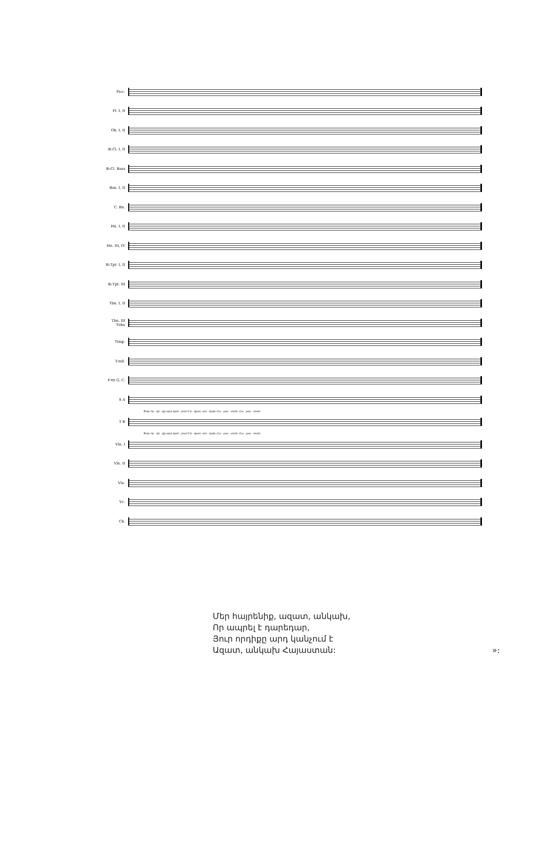Picc.
Fl. I, II
Ob. I, II
B♭Cl. I, II
B♭Cl. Bass
Bsn. I, II
C. Bn.
Hn. I, II
Hn. III, IV
B♭Tpt. I, II
B♭Tpt. III
Tbn. I, II
Tbn. III Tuba
Timp.
T-mil.
P-tti G. C.
S A
Յուր որ - դի - քը արդ կան - չում է Ա - զատ, ան - կախ Հա - յաս - տան: Հա - յաս - տան:
T B
Յուր որ - դի - քը արդ կան - չում է Ա - զատ, ան - կախ Հա - յաս - տան: Հա - յաս - տան:
Vln. I
Vln. II
Vla.
Vc.
Cb.
Մեր հայրենիք, ազատ, անկախ,
Որ ապրել է դարեդար,
Յուր որդիքը արդ կանչում է
Ազատ, անկախ Հայաստան: »: